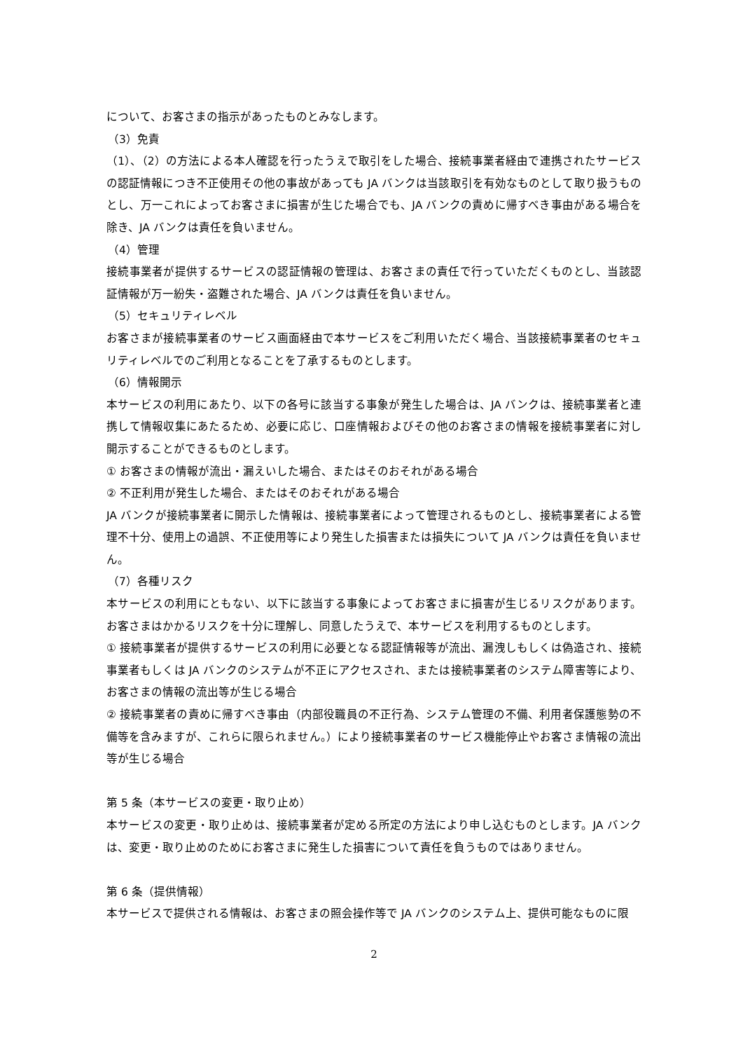について、お客さまの指示があったものとみなします。
（3）免責
（1）、（2）の方法による本人確認を行ったうえで取引をした場合、接続事業者経由で連携されたサービスの認証情報につき不正使用その他の事故があっても JA バンクは当該取引を有効なものとして取り扱うものとし、万一これによってお客さまに損害が生じた場合でも、JA バンクの責めに帰すべき事由がある場合を除き、JA バンクは責任を負いません。
（4）管理
接続事業者が提供するサービスの認証情報の管理は、お客さまの責任で行っていただくものとし、当該認証情報が万一紛失・盗難された場合、JA バンクは責任を負いません。
（5）セキュリティレベル
お客さまが接続事業者のサービス画面経由で本サービスをご利用いただく場合、当該接続事業者のセキュリティレベルでのご利用となることを了承するものとします。
（6）情報開示
本サービスの利用にあたり、以下の各号に該当する事象が発生した場合は、JA バンクは、接続事業者と連携して情報収集にあたるため、必要に応じ、口座情報およびその他のお客さまの情報を接続事業者に対し開示することができるものとします。
① お客さまの情報が流出・漏えいした場合、またはそのおそれがある場合
② 不正利用が発生した場合、またはそのおそれがある場合
JA バンクが接続事業者に開示した情報は、接続事業者によって管理されるものとし、接続事業者による管理不十分、使用上の過誤、不正使用等により発生した損害または損失について JA バンクは責任を負いません。
（7）各種リスク
本サービスの利用にともない、以下に該当する事象によってお客さまに損害が生じるリスクがあります。お客さまはかかるリスクを十分に理解し、同意したうえで、本サービスを利用するものとします。
① 接続事業者が提供するサービスの利用に必要となる認証情報等が流出、漏洩しもしくは偽造され、接続事業者もしくは JA バンクのシステムが不正にアクセスされ、または接続事業者のシステム障害等により、お客さまの情報の流出等が生じる場合
② 接続事業者の責めに帰すべき事由（内部役職員の不正行為、システム管理の不備、利用者保護態勢の不備等を含みますが、これらに限られません。）により接続事業者のサービス機能停止やお客さま情報の流出等が生じる場合
第 5 条（本サービスの変更・取り止め）
本サービスの変更・取り止めは、接続事業者が定める所定の方法により申し込むものとします。JA バンクは、変更・取り止めのためにお客さまに発生した損害について責任を負うものではありません。
第 6 条（提供情報）
本サービスで提供される情報は、お客さまの照会操作等で JA バンクのシステム上、提供可能なものに限
2